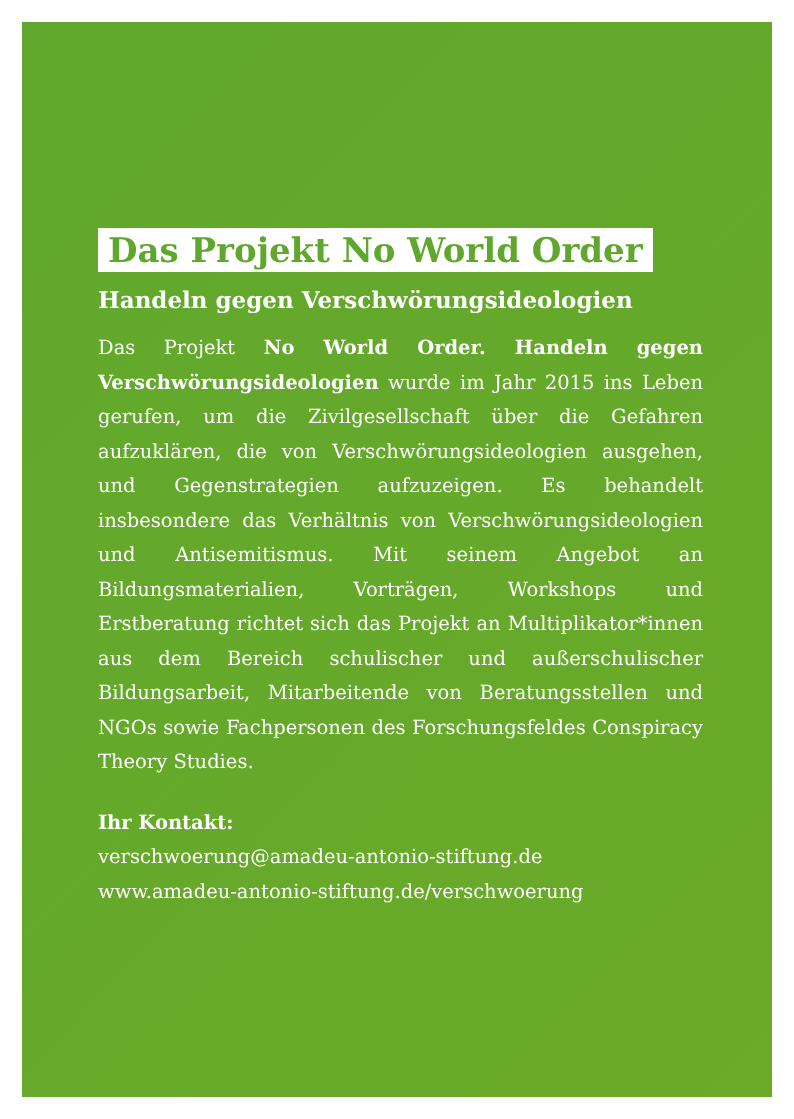Das Projekt No World Order
Handeln gegen Verschwörungsideologien
Das Projekt No World Order. Handeln gegen Verschwörungsideologien wurde im Jahr 2015 ins Leben gerufen, um die Zivilgesellschaft über die Gefahren aufzuklären, die von Verschwörungsideologien ausgehen, und Gegenstrategien aufzuzeigen. Es behandelt insbesondere das Verhältnis von Verschwörungsideologien und Antisemitismus. Mit seinem Angebot an Bildungsmaterialien, Vorträgen, Workshops und Erstberatung richtet sich das Projekt an Multiplikator*innen aus dem Bereich schulischer und außerschulischer Bildungsarbeit, Mitarbeitende von Beratungsstellen und NGOs sowie Fachpersonen des Forschungsfeldes Conspiracy Theory Studies.
Ihr Kontakt:
verschwoerung@amadeu-antonio-stiftung.de
www.amadeu-antonio-stiftung.de/verschwoerung